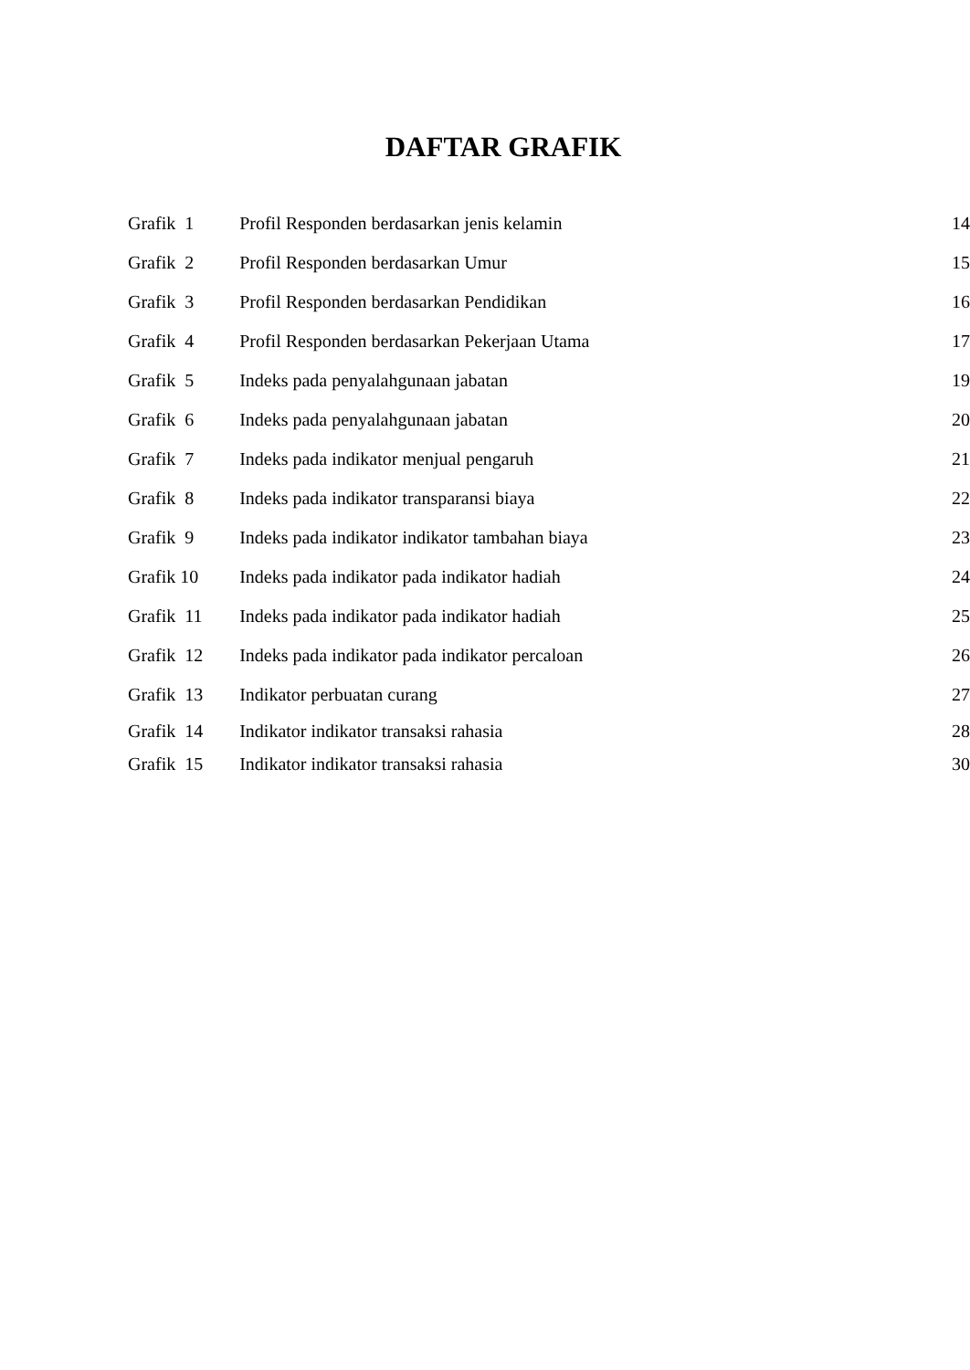DAFTAR GRAFIK
| Grafik 1 | Profil Responden berdasarkan jenis kelamin | 14 |
| Grafik 2 | Profil Responden berdasarkan Umur | 15 |
| Grafik 3 | Profil Responden berdasarkan Pendidikan | 16 |
| Grafik 4 | Profil Responden berdasarkan Pekerjaan Utama | 17 |
| Grafik 5 | Indeks pada penyalahgunaan jabatan | 19 |
| Grafik 6 | Indeks pada penyalahgunaan jabatan | 20 |
| Grafik 7 | Indeks pada indikator menjual pengaruh | 21 |
| Grafik 8 | Indeks pada indikator transparansi biaya | 22 |
| Grafik 9 | Indeks pada indikator indikator tambahan biaya | 23 |
| Grafik 10 | Indeks pada indikator pada indikator hadiah | 24 |
| Grafik 11 | Indeks pada indikator pada indikator hadiah | 25 |
| Grafik 12 | Indeks pada indikator pada indikator percaloan | 26 |
| Grafik 13 | Indikator perbuatan curang | 27 |
| Grafik 14 | Indikator indikator transaksi rahasia | 28 |
| Grafik 15 | Indikator indikator transaksi rahasia | 30 |